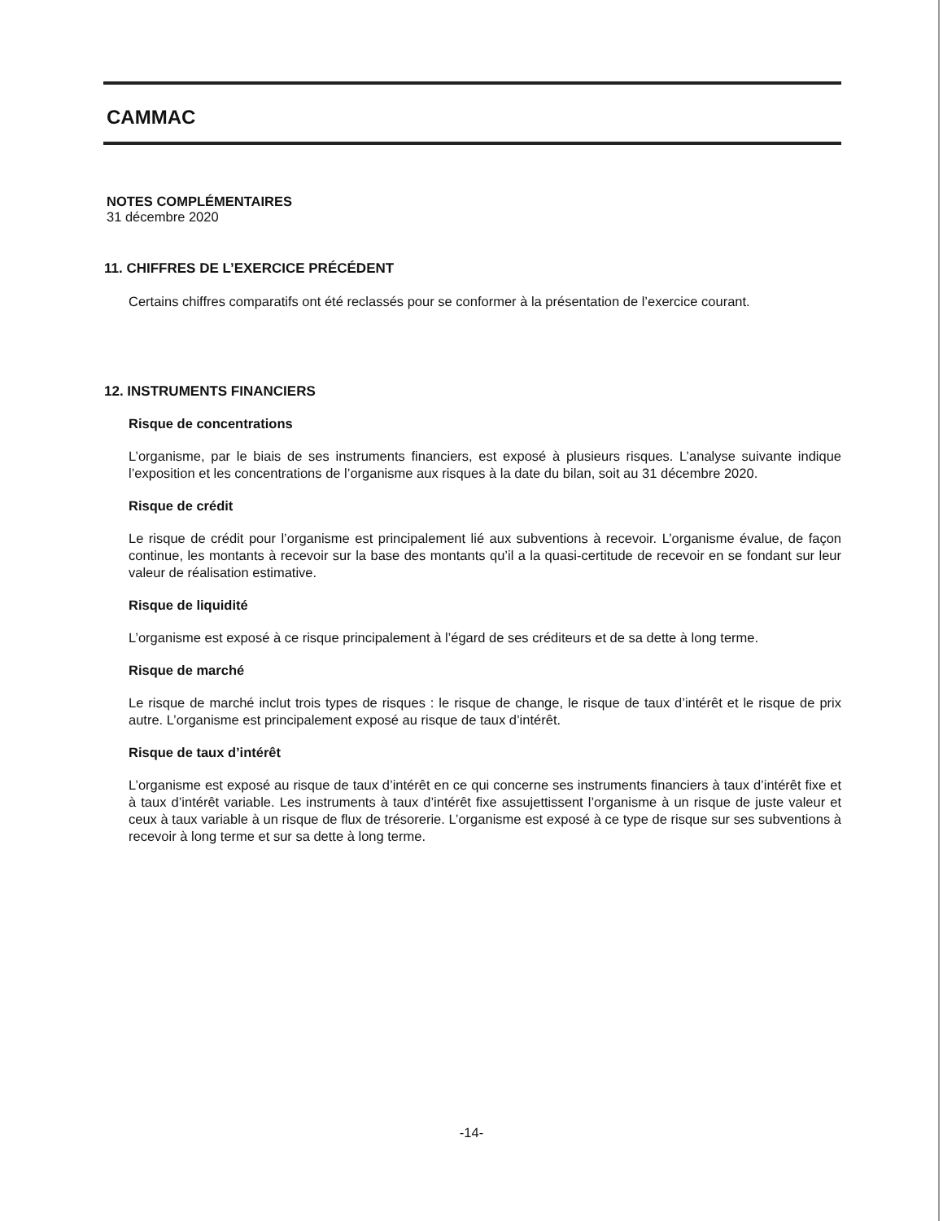CAMMAC
NOTES COMPLÉMENTAIRES
31 décembre 2020
11. CHIFFRES DE L’EXERCICE PRÉCÉDENT
Certains chiffres comparatifs ont été reclassés pour se conformer à la présentation de l’exercice courant.
12. INSTRUMENTS FINANCIERS
Risque de concentrations
L’organisme, par le biais de ses instruments financiers, est exposé à plusieurs risques. L’analyse suivante indique l’exposition et les concentrations de l’organisme aux risques à la date du bilan, soit au 31 décembre 2020.
Risque de crédit
Le risque de crédit pour l’organisme est principalement lié aux subventions à recevoir. L’organisme évalue, de façon continue, les montants à recevoir sur la base des montants qu’il a la quasi-certitude de recevoir en se fondant sur leur valeur de réalisation estimative.
Risque de liquidité
L’organisme est exposé à ce risque principalement à l’égard de ses créditeurs et de sa dette à long terme.
Risque de marché
Le risque de marché inclut trois types de risques : le risque de change, le risque de taux d’intérêt et le risque de prix autre. L’organisme est principalement exposé au risque de taux d’intérêt.
Risque de taux d’intérêt
L’organisme est exposé au risque de taux d’intérêt en ce qui concerne ses instruments financiers à taux d’intérêt fixe et à taux d’intérêt variable. Les instruments à taux d’intérêt fixe assujettissent l’organisme à un risque de juste valeur et ceux à taux variable à un risque de flux de trésorerie. L’organisme est exposé à ce type de risque sur ses subventions à recevoir à long terme et sur sa dette à long terme.
-14-